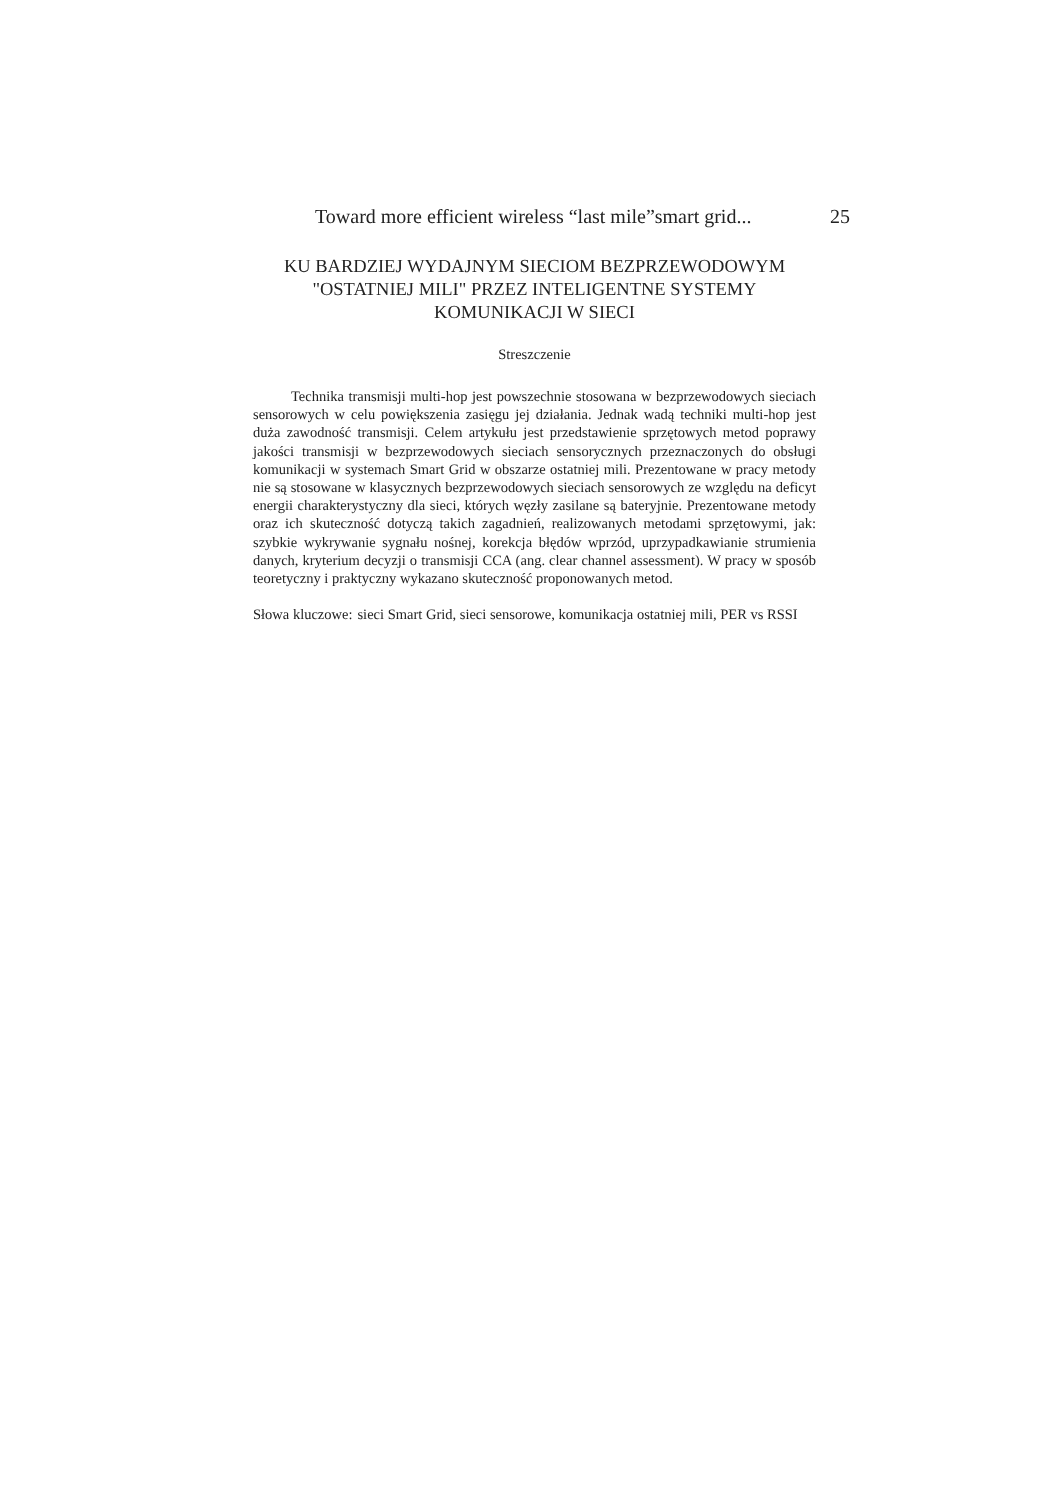Toward more efficient wireless “last mile”smart grid... 25
KU BARDZIEJ WYDAJNYM SIECIOM BEZPRZEWODOWYM "OSTATNIEJ MILI" PRZEZ INTELIGENTNE SYSTEMY KOMUNIKACJI W SIECI
Streszczenie
Technika transmisji multi-hop jest powszechnie stosowana w bezprzewodowych sieciach sensorowych w celu powiększenia zasięgu jej działania. Jednak wadą techniki multi-hop jest duża zawodność transmisji. Celem artykułu jest przedstawienie sprzętowych metod poprawy jakości transmisji w bezprzewodowych sieciach sensorycznych przeznaczonych do obsługi komunikacji w systemach Smart Grid w obszarze ostatniej mili. Prezentowane w pracy metody nie są stosowane w klasycznych bezprzewodowych sieciach sensorowych ze względu na deficyt energii charakterystyczny dla sieci, których węzły zasilane są bateryjnie. Prezentowane metody oraz ich skuteczność dotyczą takich zagadnień, realizowanych metodami sprzętowymi, jak: szybkie wykrywanie sygnału nośnej, korekcja błędów wprzód, uprzypadkawianie strumienia danych, kryterium decyzji o transmisji CCA (ang. clear channel assessment). W pracy w sposób teoretyczny i praktyczny wykazano skuteczność proponowanych metod.
Słowa kluczowe: sieci Smart Grid, sieci sensorowe, komunikacja ostatniej mili, PER vs RSSI